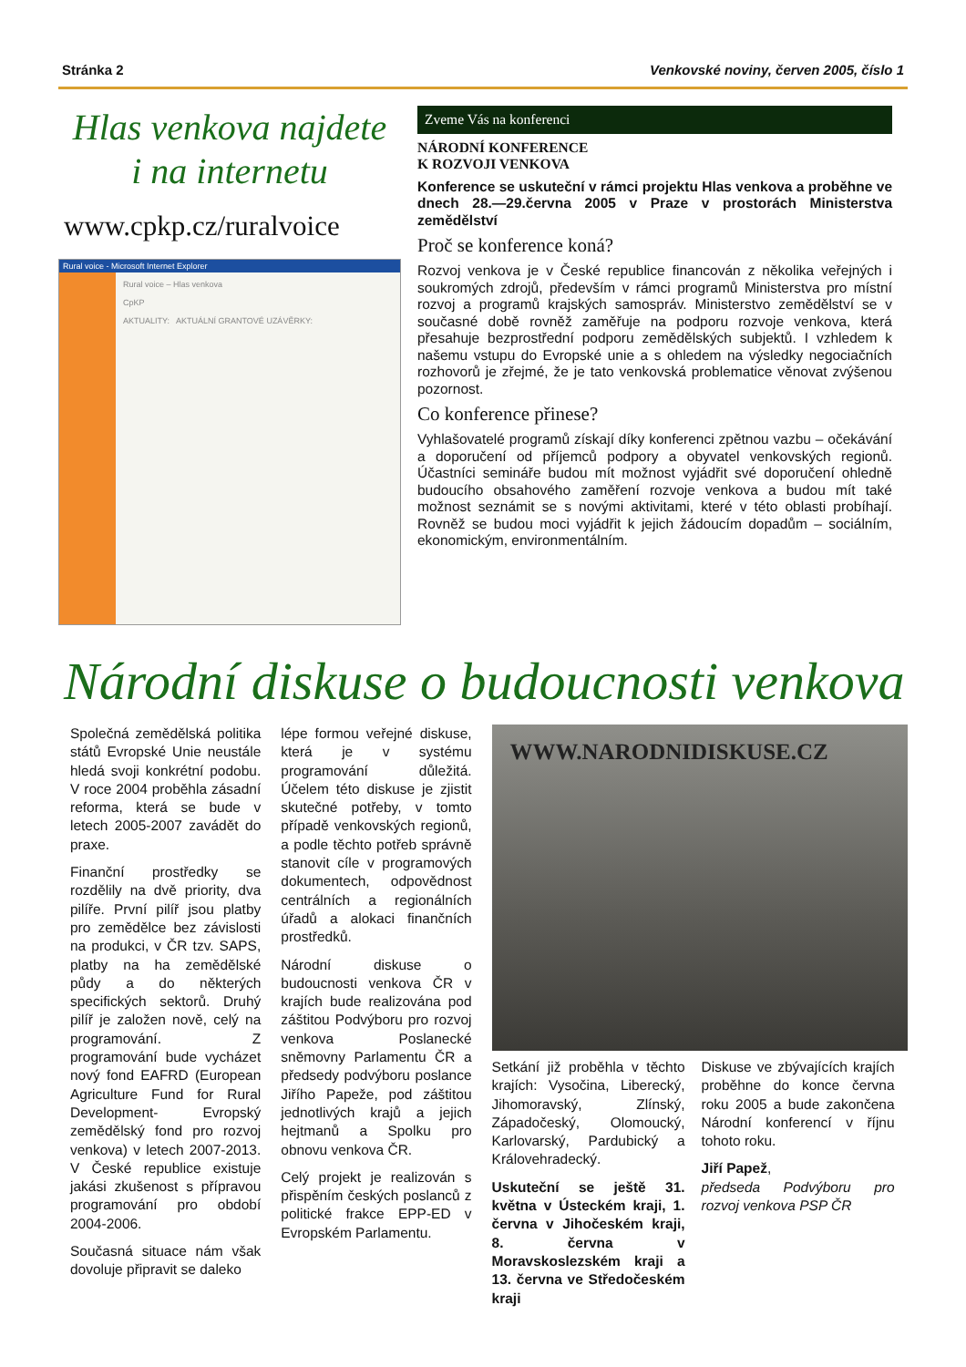Stránka 2 Venkovské noviny, červen 2005, číslo 1
Hlas venkova najdete
i na internetu
www.cpkp.cz/ruralvoice
Rural voice - Microsoft Internet Explorer
Rural voice – Hlas venkova
CpKP
AKTUALITY: AKTUÁLNÍ GRANTOVÉ UZÁVĚRKY:
Zveme Vás na konferenci
NÁRODNÍ KONFERENCE
K ROZVOJI VENKOVA
Konference se uskuteční v rámci projektu Hlas venkova a proběhne ve dnech 28.—29.června 2005 v Praze v prostorách Ministerstva zemědělství
Proč se konference koná?
Rozvoj venkova je v České republice financován z několika veřejných i soukromých zdrojů, především v rámci programů Ministerstva pro místní rozvoj a programů krajských samospráv. Ministerstvo zemědělství se v současné době rovněž zaměřuje na podporu rozvoje venkova, která přesahuje bezprostřední podporu zemědělských subjektů. I vzhledem k našemu vstupu do Evropské unie a s ohledem na výsledky negociačních rozhovorů je zřejmé, že je tato venkovská problematice věnovat zvýšenou pozornost.
Co konference přinese?
Vyhlašovatelé programů získají díky konferenci zpětnou vazbu – očekávání a doporučení od příjemců podpory a obyvatel venkovských regionů. Účastníci semináře budou mít možnost vyjádřit své doporučení ohledně budoucího obsahového zaměření rozvoje venkova a budou mít také možnost seznámit se s novými aktivitami, které v této oblasti probíhají. Rovněž se budou moci vyjádřit k jejich žádoucím dopadům – sociálním, ekonomickým, environmentálním.
Národní diskuse o budoucnosti venkova
Společná zemědělská politika států Evropské Unie neustále hledá svoji konkrétní podobu. V roce 2004 proběhla zásadní reforma, která se bude v letech 2005-2007 zavádět do praxe.
Finanční prostředky se rozdělily na dvě priority, dva pilíře. První pilíř jsou platby pro zemědělce bez závislosti na produkci, v ČR tzv. SAPS, platby na ha zemědělské půdy a do některých specifických sektorů. Druhý pilíř je založen nově, celý na programování. Z programování bude vycházet nový fond EAFRD (European Agriculture Fund for Rural Development- Evropský zemědělský fond pro rozvoj venkova) v letech 2007-2013. V České republice existuje jakási zkušenost s přípravou programování pro období 2004-2006.
Současná situace nám však dovoluje připravit se daleko
lépe formou veřejné diskuse, která je v systému programování důležitá. Účelem této diskuse je zjistit skutečné potřeby, v tomto případě venkovských regionů, a podle těchto potřeb správně stanovit cíle v programových dokumentech, odpovědnost centrálních a regionálních úřadů a alokaci finančních prostředků.
Národní diskuse o budoucnosti venkova ČR v krajích bude realizována pod záštitou Podvýboru pro rozvoj venkova Poslanecké sněmovny Parlamentu ČR a předsedy podvýboru poslance Jiřího Papeže, pod záštitou jednotlivých krajů a jejich hejtmanů a Spolku pro obnovu venkova ČR.
Celý projekt je realizován s přispěním českých poslanců z politické frakce EPP-ED v Evropském Parlamentu.
WWW.NARODNIDISKUSE.CZ
Setkání již proběhla v těchto krajích: Vysočina, Liberecký, Jihomoravský, Zlínský, Západočeský, Olomoucký, Karlovarský, Pardubický a Královehradecký.
Uskuteční se ještě 31. května v Ústeckém kraji, 1. června v Jihočeském kraji, 8. června v Moravskoslezském kraji a 13. června ve Středočeském kraji
Diskuse ve zbývajících krajích proběhne do konce června roku 2005 a bude zakončena Národní konferencí v říjnu tohoto roku.
Jiří Papež,
předseda Podvýboru pro rozvoj venkova PSP ČR